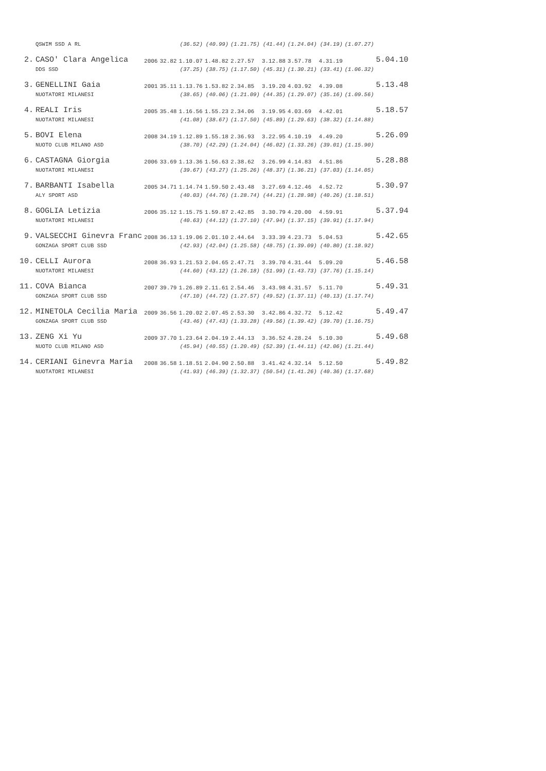| | QSWIM SSD A RL | | | (36.52) | (40.99) | (1.21.75) | (41.44) | (1.24.04) | (34.19) | (1.07.27) | |
| 2. | CASO' Clara Angelica | 2006 | 32.82 | 1.10.07 | 1.48.82 | 2.27.57 | 3.12.88 | 3.57.78 | 4.31.19 | | 5.04.10 |
| | DDS SSD | | | (37.25) | (38.75) | (1.17.50) | (45.31) | (1.30.21) | (33.41) | (1.06.32) | |
| 3. | GENELLINI Gaia | 2001 | 35.11 | 1.13.76 | 1.53.82 | 2.34.85 | 3.19.20 | 4.03.92 | 4.39.08 | | 5.13.48 |
| | NUOTATORI MILANESI | | | (38.65) | (40.06) | (1.21.09) | (44.35) | (1.29.07) | (35.16) | (1.09.56) | |
| 4. | REALI Iris | 2005 | 35.48 | 1.16.56 | 1.55.23 | 2.34.06 | 3.19.95 | 4.03.69 | 4.42.01 | | 5.18.57 |
| | NUOTATORI MILANESI | | | (41.08) | (38.67) | (1.17.50) | (45.89) | (1.29.63) | (38.32) | (1.14.88) | |
| 5. | BOVI Elena | 2008 | 34.19 | 1.12.89 | 1.55.18 | 2.36.93 | 3.22.95 | 4.10.19 | 4.49.20 | | 5.26.09 |
| | NUOTO CLUB MILANO ASD | | | (38.70) | (42.29) | (1.24.04) | (46.02) | (1.33.26) | (39.01) | (1.15.90) | |
| 6. | CASTAGNA Giorgia | 2006 | 33.69 | 1.13.36 | 1.56.63 | 2.38.62 | 3.26.99 | 4.14.83 | 4.51.86 | | 5.28.88 |
| | NUOTATORI MILANESI | | | (39.67) | (43.27) | (1.25.26) | (48.37) | (1.36.21) | (37.03) | (1.14.05) | |
| 7. | BARBANTI Isabella | 2005 | 34.71 | 1.14.74 | 1.59.50 | 2.43.48 | 3.27.69 | 4.12.46 | 4.52.72 | | 5.30.97 |
| | ALY SPORT ASD | | | (40.03) | (44.76) | (1.28.74) | (44.21) | (1.28.98) | (40.26) | (1.18.51) | |
| 8. | GOGLIA Letizia | 2006 | 35.12 | 1.15.75 | 1.59.87 | 2.42.85 | 3.30.79 | 4.20.00 | 4.59.91 | | 5.37.94 |
| | NUOTATORI MILANESI | | | (40.63) | (44.12) | (1.27.10) | (47.94) | (1.37.15) | (39.91) | (1.17.94) | |
| 9. | VALSECCHI Ginevra Franc | 2008 | 36.13 | 1.19.06 | 2.01.10 | 2.44.64 | 3.33.39 | 4.23.73 | 5.04.53 | | 5.42.65 |
| | GONZAGA SPORT CLUB SSD | | | (42.93) | (42.04) | (1.25.58) | (48.75) | (1.39.09) | (40.80) | (1.18.92) | |
| 10. | CELLI Aurora | 2008 | 36.93 | 1.21.53 | 2.04.65 | 2.47.71 | 3.39.70 | 4.31.44 | 5.09.20 | | 5.46.58 |
| | NUOTATORI MILANESI | | | (44.60) | (43.12) | (1.26.18) | (51.99) | (1.43.73) | (37.76) | (1.15.14) | |
| 11. | COVA Bianca | 2007 | 39.79 | 1.26.89 | 2.11.61 | 2.54.46 | 3.43.98 | 4.31.57 | 5.11.70 | | 5.49.31 |
| | GONZAGA SPORT CLUB SSD | | | (47.10) | (44.72) | (1.27.57) | (49.52) | (1.37.11) | (40.13) | (1.17.74) | |
| 12. | MINETOLA Cecilia Maria | 2009 | 36.56 | 1.20.02 | 2.07.45 | 2.53.30 | 3.42.86 | 4.32.72 | 5.12.42 | | 5.49.47 |
| | GONZAGA SPORT CLUB SSD | | | (43.46) | (47.43) | (1.33.28) | (49.56) | (1.39.42) | (39.70) | (1.16.75) | |
| 13. | ZENG Xi Yu | 2009 | 37.70 | 1.23.64 | 2.04.19 | 2.44.13 | 3.36.52 | 4.28.24 | 5.10.30 | | 5.49.68 |
| | NUOTO CLUB MILANO ASD | | | (45.94) | (40.55) | (1.20.49) | (52.39) | (1.44.11) | (42.06) | (1.21.44) | |
| 14. | CERIANI Ginevra Maria | 2008 | 36.58 | 1.18.51 | 2.04.90 | 2.50.88 | 3.41.42 | 4.32.14 | 5.12.50 | | 5.49.82 |
| | NUOTATORI MILANESI | | | (41.93) | (46.39) | (1.32.37) | (50.54) | (1.41.26) | (40.36) | (1.17.68) | |